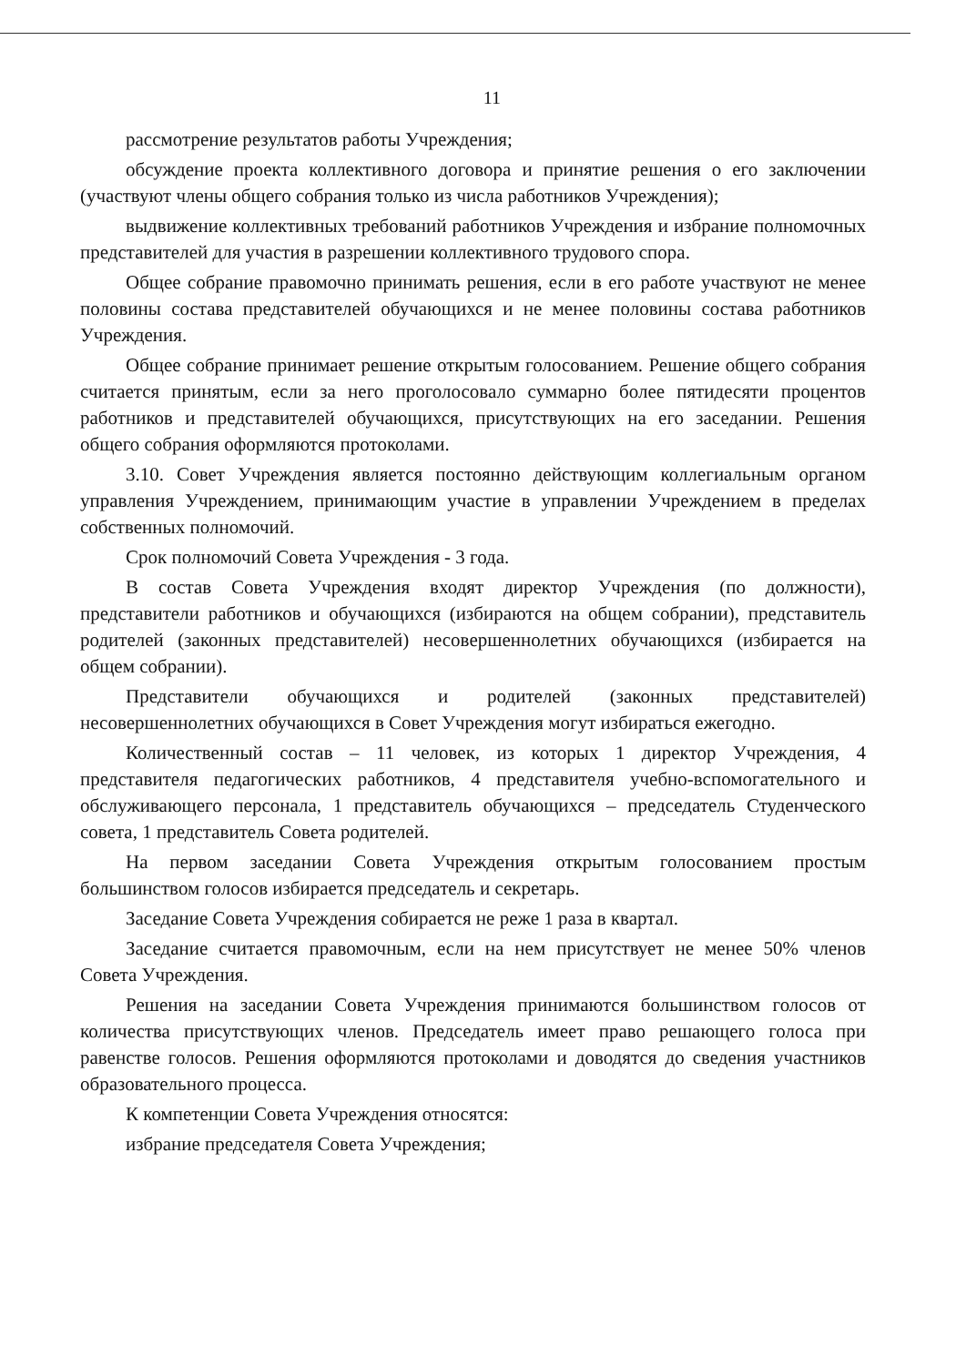11
рассмотрение результатов работы Учреждения;
обсуждение проекта коллективного договора и принятие решения о его заключении (участвуют члены общего собрания только из числа работников Учреждения);
выдвижение коллективных требований работников Учреждения и избрание полномочных представителей для участия в разрешении коллективного трудового спора.
Общее собрание правомочно принимать решения, если в его работе участвуют не менее половины состава представителей обучающихся и не менее половины состава работников Учреждения.
Общее собрание принимает решение открытым голосованием. Решение общего собрания считается принятым, если за него проголосовало суммарно более пятидесяти процентов работников и представителей обучающихся, присутствующих на его заседании. Решения общего собрания оформляются протоколами.
3.10. Совет Учреждения является постоянно действующим коллегиальным органом управления Учреждением, принимающим участие в управлении Учреждением в пределах собственных полномочий.
Срок полномочий Совета Учреждения - 3 года.
В состав Совета Учреждения входят директор Учреждения (по должности), представители работников и обучающихся (избираются на общем собрании), представитель родителей (законных представителей) несовершеннолетних обучающихся (избирается на общем собрании).
Представители обучающихся и родителей (законных представителей) несовершеннолетних обучающихся в Совет Учреждения могут избираться ежегодно.
Количественный состав – 11 человек, из которых 1 директор Учреждения, 4 представителя педагогических работников, 4 представителя учебно-вспомогательного и обслуживающего персонала, 1 представитель обучающихся – председатель Студенческого совета, 1 представитель Совета родителей.
На первом заседании Совета Учреждения открытым голосованием простым большинством голосов избирается председатель и секретарь.
Заседание Совета Учреждения собирается не реже 1 раза в квартал.
Заседание считается правомочным, если на нем присутствует не менее 50% членов Совета Учреждения.
Решения на заседании Совета Учреждения принимаются большинством голосов от количества присутствующих членов. Председатель имеет право решающего голоса при равенстве голосов. Решения оформляются протоколами и доводятся до сведения участников образовательного процесса.
К компетенции Совета Учреждения относятся:
избрание председателя Совета Учреждения;